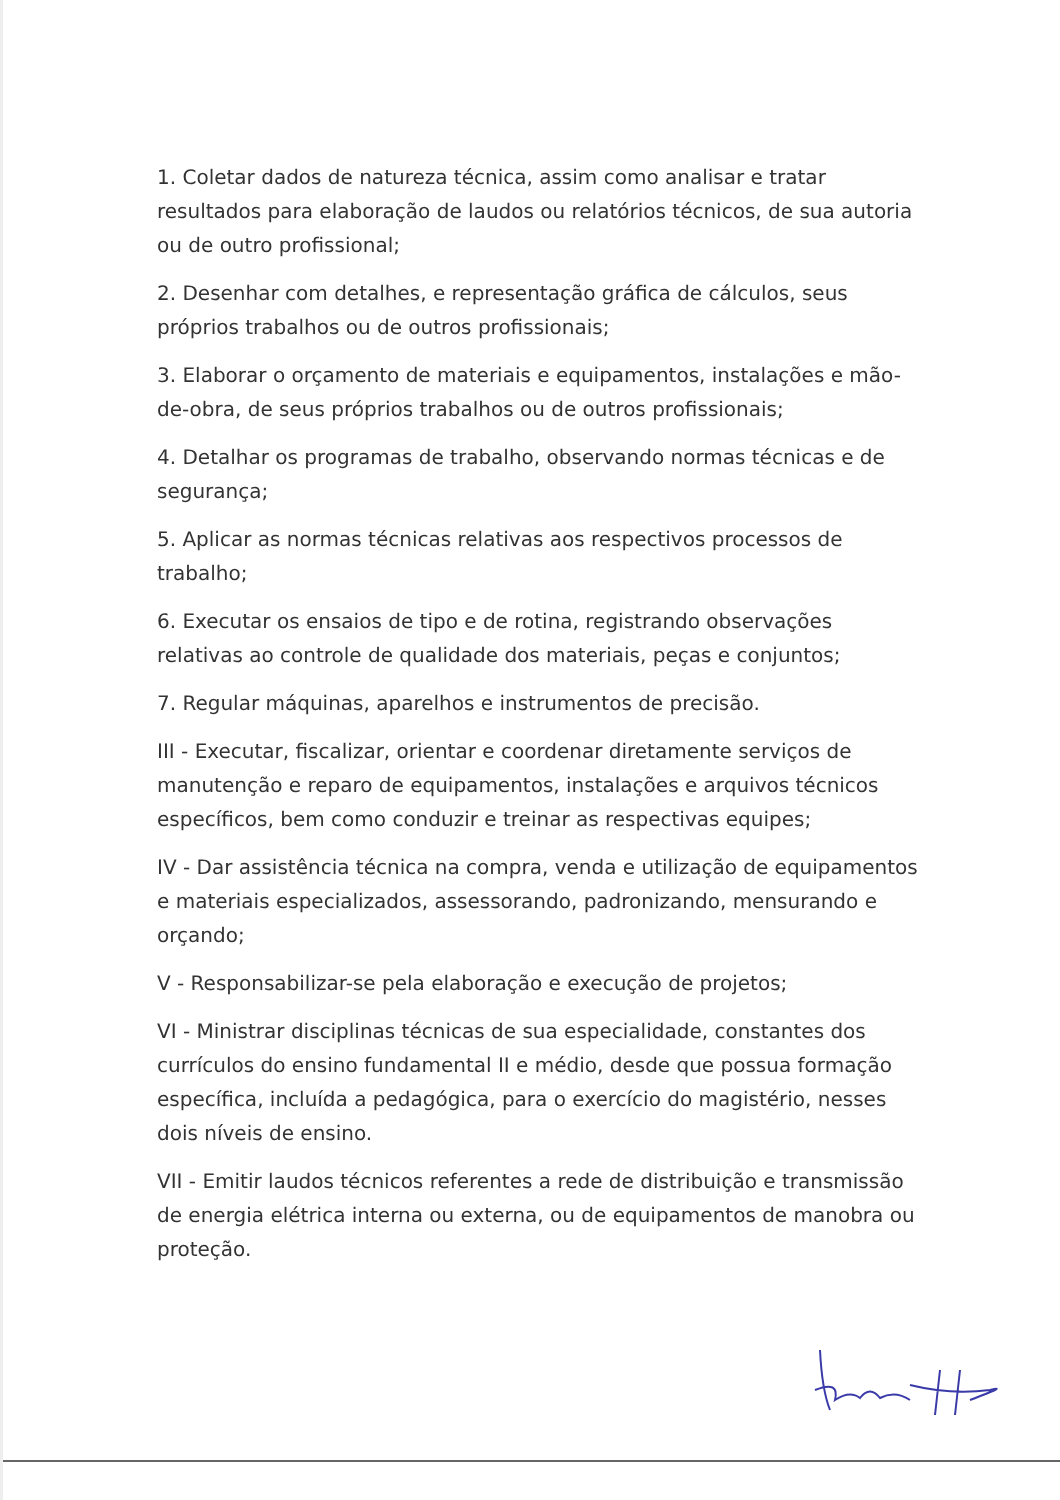1. Coletar dados de natureza técnica, assim como analisar e tratar resultados para elaboração de laudos ou relatórios técnicos, de sua autoria ou de outro profissional;
2. Desenhar com detalhes, e representação gráfica de cálculos, seus próprios trabalhos ou de outros profissionais;
3. Elaborar o orçamento de materiais e equipamentos, instalações e mão-de-obra, de seus próprios trabalhos ou de outros profissionais;
4. Detalhar os programas de trabalho, observando normas técnicas e de segurança;
5. Aplicar as normas técnicas relativas aos respectivos processos de trabalho;
6. Executar os ensaios de tipo e de rotina, registrando observações relativas ao controle de qualidade dos materiais, peças e conjuntos;
7. Regular máquinas, aparelhos e instrumentos de precisão.
III - Executar, fiscalizar, orientar e coordenar diretamente serviços de manutenção e reparo de equipamentos, instalações e arquivos técnicos específicos, bem como conduzir e treinar as respectivas equipes;
IV - Dar assistência técnica na compra, venda e utilização de equipamentos e materiais especializados, assessorando, padronizando, mensurando e orçando;
V - Responsabilizar-se pela elaboração e execução de projetos;
VI - Ministrar disciplinas técnicas de sua especialidade, constantes dos currículos do ensino fundamental II e médio, desde que possua formação específica, incluída a pedagógica, para o exercício do magistério, nesses dois níveis de ensino.
VII - Emitir laudos técnicos referentes a rede de distribuição e transmissão de energia elétrica interna ou externa, ou de equipamentos de manobra ou proteção.